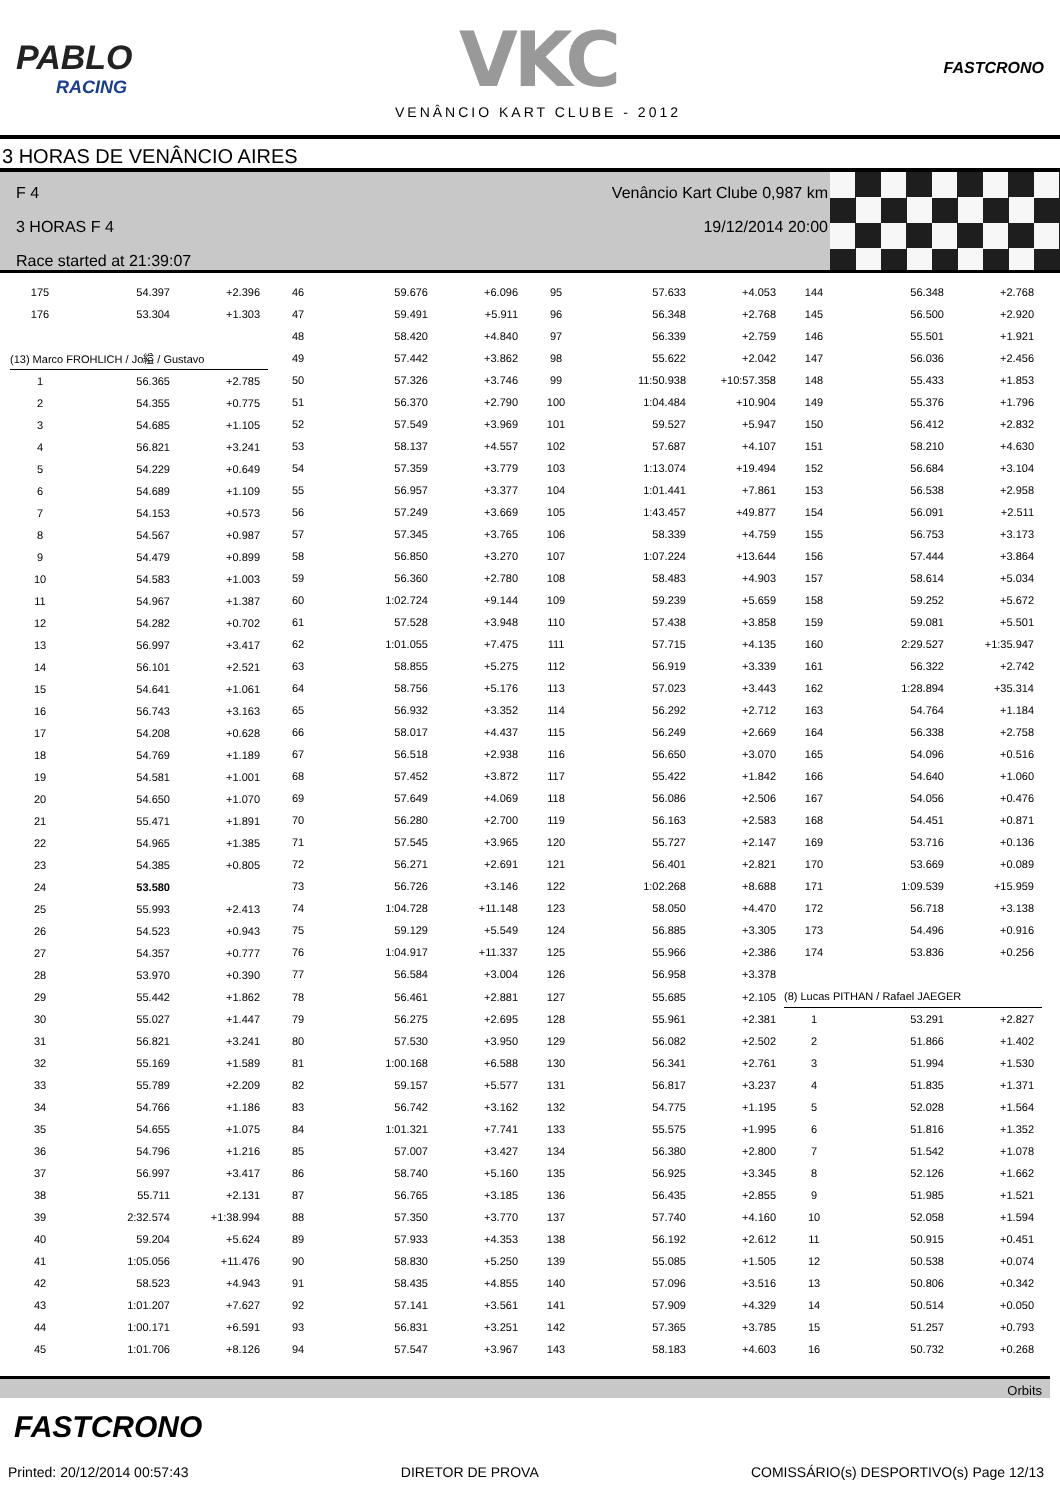PABLO
RACING
VKC
VENÂNCIO KART CLUBE - 2012
FASTCRONO
3 HORAS DE VENÂNCIO AIRES
F 4
3 HORAS F 4
Race started at 21:39:07
Venâncio Kart Clube 0,987 km
19/12/2014 20:00
| 175 | 54.397 | +2.396 |
| 176 | 53.304 | +1.303 |
| (13) Marco FROHLICH / Jo縊 / Gustavo | | |
| 1 | 56.365 | +2.785 |
| 2 | 54.355 | +0.775 |
| 3 | 54.685 | +1.105 |
| 4 | 56.821 | +3.241 |
| 5 | 54.229 | +0.649 |
| 6 | 54.689 | +1.109 |
| 7 | 54.153 | +0.573 |
| 8 | 54.567 | +0.987 |
| 9 | 54.479 | +0.899 |
| 10 | 54.583 | +1.003 |
| 11 | 54.967 | +1.387 |
| 12 | 54.282 | +0.702 |
| 13 | 56.997 | +3.417 |
| 14 | 56.101 | +2.521 |
| 15 | 54.641 | +1.061 |
| 16 | 56.743 | +3.163 |
| 17 | 54.208 | +0.628 |
| 18 | 54.769 | +1.189 |
| 19 | 54.581 | +1.001 |
| 20 | 54.650 | +1.070 |
| 21 | 55.471 | +1.891 |
| 22 | 54.965 | +1.385 |
| 23 | 54.385 | +0.805 |
| 24 | 53.580 | |
| 25 | 55.993 | +2.413 |
| 26 | 54.523 | +0.943 |
| 27 | 54.357 | +0.777 |
| 28 | 53.970 | +0.390 |
| 29 | 55.442 | +1.862 |
| 30 | 55.027 | +1.447 |
| 31 | 56.821 | +3.241 |
| 32 | 55.169 | +1.589 |
| 33 | 55.789 | +2.209 |
| 34 | 54.766 | +1.186 |
| 35 | 54.655 | +1.075 |
| 36 | 54.796 | +1.216 |
| 37 | 56.997 | +3.417 |
| 38 | 55.711 | +2.131 |
| 39 | 2:32.574 | +1:38.994 |
| 40 | 59.204 | +5.624 |
| 41 | 1:05.056 | +11.476 |
| 42 | 58.523 | +4.943 |
| 43 | 1:01.207 | +7.627 |
| 44 | 1:00.171 | +6.591 |
| 45 | 1:01.706 | +8.126 |
| 46 | 59.676 | +6.096 |
| 47 | 59.491 | +5.911 |
| 48 | 58.420 | +4.840 |
| 49 | 57.442 | +3.862 |
| 50 | 57.326 | +3.746 |
| 51 | 56.370 | +2.790 |
| 52 | 57.549 | +3.969 |
| 53 | 58.137 | +4.557 |
| 54 | 57.359 | +3.779 |
| 55 | 56.957 | +3.377 |
| 56 | 57.249 | +3.669 |
| 57 | 57.345 | +3.765 |
| 58 | 56.850 | +3.270 |
| 59 | 56.360 | +2.780 |
| 60 | 1:02.724 | +9.144 |
| 61 | 57.528 | +3.948 |
| 62 | 1:01.055 | +7.475 |
| 63 | 58.855 | +5.275 |
| 64 | 58.756 | +5.176 |
| 65 | 56.932 | +3.352 |
| 66 | 58.017 | +4.437 |
| 67 | 56.518 | +2.938 |
| 68 | 57.452 | +3.872 |
| 69 | 57.649 | +4.069 |
| 70 | 56.280 | +2.700 |
| 71 | 57.545 | +3.965 |
| 72 | 56.271 | +2.691 |
| 73 | 56.726 | +3.146 |
| 74 | 1:04.728 | +11.148 |
| 75 | 59.129 | +5.549 |
| 76 | 1:04.917 | +11.337 |
| 77 | 56.584 | +3.004 |
| 78 | 56.461 | +2.881 |
| 79 | 56.275 | +2.695 |
| 80 | 57.530 | +3.950 |
| 81 | 1:00.168 | +6.588 |
| 82 | 59.157 | +5.577 |
| 83 | 56.742 | +3.162 |
| 84 | 1:01.321 | +7.741 |
| 85 | 57.007 | +3.427 |
| 86 | 58.740 | +5.160 |
| 87 | 56.765 | +3.185 |
| 88 | 57.350 | +3.770 |
| 89 | 57.933 | +4.353 |
| 90 | 58.830 | +5.250 |
| 91 | 58.435 | +4.855 |
| 92 | 57.141 | +3.561 |
| 93 | 56.831 | +3.251 |
| 94 | 57.547 | +3.967 |
| 95 | 57.633 | +4.053 |
| 96 | 56.348 | +2.768 |
| 97 | 56.339 | +2.759 |
| 98 | 55.622 | +2.042 |
| 99 | 11:50.938 | +10:57.358 |
| 100 | 1:04.484 | +10.904 |
| 101 | 59.527 | +5.947 |
| 102 | 57.687 | +4.107 |
| 103 | 1:13.074 | +19.494 |
| 104 | 1:01.441 | +7.861 |
| 105 | 1:43.457 | +49.877 |
| 106 | 58.339 | +4.759 |
| 107 | 1:07.224 | +13.644 |
| 108 | 58.483 | +4.903 |
| 109 | 59.239 | +5.659 |
| 110 | 57.438 | +3.858 |
| 111 | 57.715 | +4.135 |
| 112 | 56.919 | +3.339 |
| 113 | 57.023 | +3.443 |
| 114 | 56.292 | +2.712 |
| 115 | 56.249 | +2.669 |
| 116 | 56.650 | +3.070 |
| 117 | 55.422 | +1.842 |
| 118 | 56.086 | +2.506 |
| 119 | 56.163 | +2.583 |
| 120 | 55.727 | +2.147 |
| 121 | 56.401 | +2.821 |
| 122 | 1:02.268 | +8.688 |
| 123 | 58.050 | +4.470 |
| 124 | 56.885 | +3.305 |
| 125 | 55.966 | +2.386 |
| 126 | 56.958 | +3.378 |
| 127 | 55.685 | +2.105 |
| 128 | 55.961 | +2.381 |
| 129 | 56.082 | +2.502 |
| 130 | 56.341 | +2.761 |
| 131 | 56.817 | +3.237 |
| 132 | 54.775 | +1.195 |
| 133 | 55.575 | +1.995 |
| 134 | 56.380 | +2.800 |
| 135 | 56.925 | +3.345 |
| 136 | 56.435 | +2.855 |
| 137 | 57.740 | +4.160 |
| 138 | 56.192 | +2.612 |
| 139 | 55.085 | +1.505 |
| 140 | 57.096 | +3.516 |
| 141 | 57.909 | +4.329 |
| 142 | 57.365 | +3.785 |
| 143 | 58.183 | +4.603 |
| 144 | 56.348 | +2.768 |
| 145 | 56.500 | +2.920 |
| 146 | 55.501 | +1.921 |
| 147 | 56.036 | +2.456 |
| 148 | 55.433 | +1.853 |
| 149 | 55.376 | +1.796 |
| 150 | 56.412 | +2.832 |
| 151 | 58.210 | +4.630 |
| 152 | 56.684 | +3.104 |
| 153 | 56.538 | +2.958 |
| 154 | 56.091 | +2.511 |
| 155 | 56.753 | +3.173 |
| 156 | 57.444 | +3.864 |
| 157 | 58.614 | +5.034 |
| 158 | 59.252 | +5.672 |
| 159 | 59.081 | +5.501 |
| 160 | 2:29.527 | +1:35.947 |
| 161 | 56.322 | +2.742 |
| 162 | 1:28.894 | +35.314 |
| 163 | 54.764 | +1.184 |
| 164 | 56.338 | +2.758 |
| 165 | 54.096 | +0.516 |
| 166 | 54.640 | +1.060 |
| 167 | 54.056 | +0.476 |
| 168 | 54.451 | +0.871 |
| 169 | 53.716 | +0.136 |
| 170 | 53.669 | +0.089 |
| 171 | 1:09.539 | +15.959 |
| 172 | 56.718 | +3.138 |
| 173 | 54.496 | +0.916 |
| 174 | 53.836 | +0.256 |
| (8) Lucas PITHAN / Rafael JAEGER | | |
| 1 | 53.291 | +2.827 |
| 2 | 51.866 | +1.402 |
| 3 | 51.994 | +1.530 |
| 4 | 51.835 | +1.371 |
| 5 | 52.028 | +1.564 |
| 6 | 51.816 | +1.352 |
| 7 | 51.542 | +1.078 |
| 8 | 52.126 | +1.662 |
| 9 | 51.985 | +1.521 |
| 10 | 52.058 | +1.594 |
| 11 | 50.915 | +0.451 |
| 12 | 50.538 | +0.074 |
| 13 | 50.806 | +0.342 |
| 14 | 50.514 | +0.050 |
| 15 | 51.257 | +0.793 |
| 16 | 50.732 | +0.268 |
Orbits
FASTCRONO
Printed: 20/12/2014 00:57:43 DIRETOR DE PROVA COMISSÁRIO(s) DESPORTIVO(s) Page 12/13